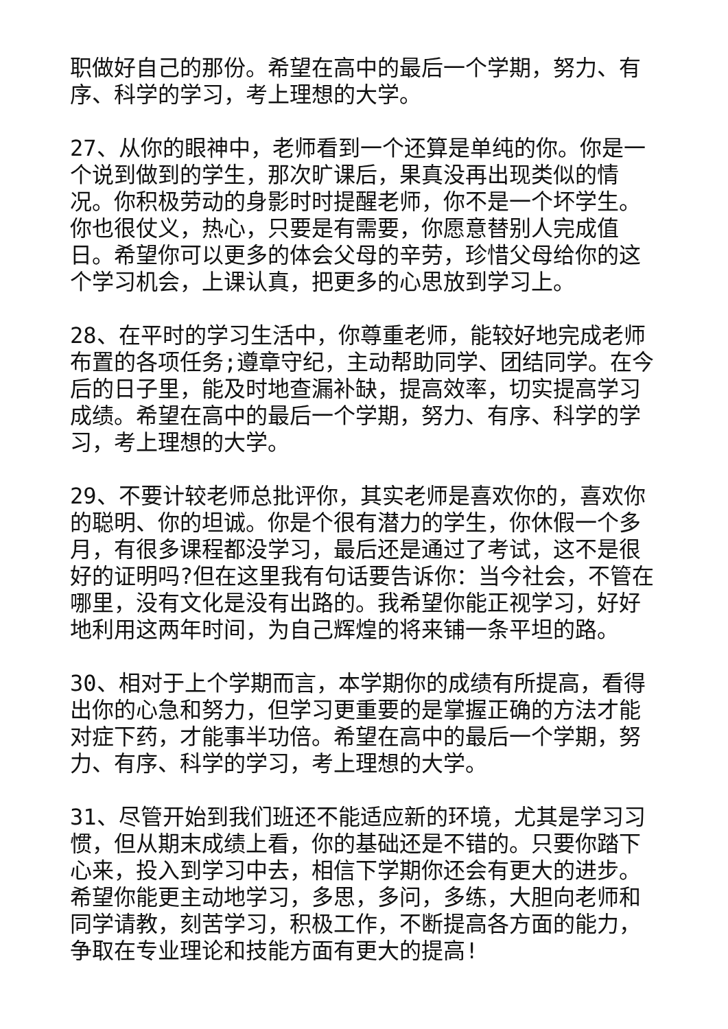职做好自己的那份。希望在高中的最后一个学期，努力、有序、科学的学习，考上理想的大学。
27、从你的眼神中，老师看到一个还算是单纯的你。你是一个说到做到的学生，那次旷课后，果真没再出现类似的情况。你积极劳动的身影时时提醒老师，你不是一个坏学生。你也很仗义，热心，只要是有需要，你愿意替别人完成值日。希望你可以更多的体会父母的辛劳，珍惜父母给你的这个学习机会，上课认真，把更多的心思放到学习上。
28、在平时的学习生活中，你尊重老师，能较好地完成老师布置的各项任务;遵章守纪，主动帮助同学、团结同学。在今后的日子里，能及时地查漏补缺，提高效率，切实提高学习成绩。希望在高中的最后一个学期，努力、有序、科学的学习，考上理想的大学。
29、不要计较老师总批评你，其实老师是喜欢你的，喜欢你的聪明、你的坦诚。你是个很有潜力的学生，你休假一个多月，有很多课程都没学习，最后还是通过了考试，这不是很好的证明吗?但在这里我有句话要告诉你：当今社会，不管在哪里，没有文化是没有出路的。我希望你能正视学习，好好地利用这两年时间，为自己辉煌的将来铺一条平坦的路。
30、相对于上个学期而言，本学期你的成绩有所提高，看得出你的心急和努力，但学习更重要的是掌握正确的方法才能对症下药，才能事半功倍。希望在高中的最后一个学期，努力、有序、科学的学习，考上理想的大学。
31、尽管开始到我们班还不能适应新的环境，尤其是学习习惯，但从期末成绩上看，你的基础还是不错的。只要你踏下心来，投入到学习中去，相信下学期你还会有更大的进步。希望你能更主动地学习，多思，多问，多练，大胆向老师和同学请教，刻苦学习，积极工作，不断提高各方面的能力，争取在专业理论和技能方面有更大的提高!